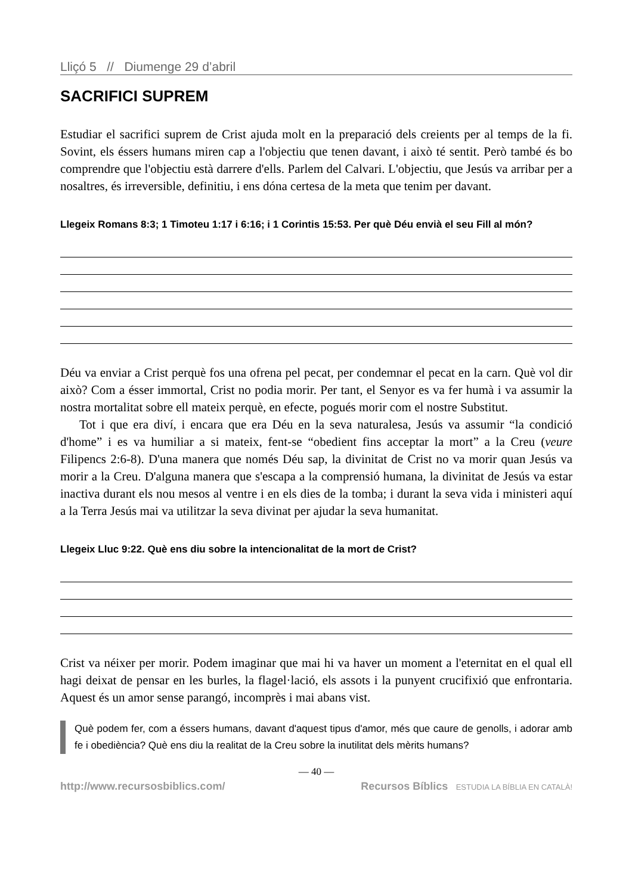Lliçó 5 // Diumenge 29 d’abril
SACRIFICI SUPREM
Estudiar el sacrifici suprem de Crist ajuda molt en la preparació dels creients per al temps de la fi. Sovint, els éssers humans miren cap a l'objectiu que tenen davant, i això té sentit. Però també és bo comprendre que l'objectiu està darrere d'ells. Parlem del Calvari. L'objectiu, que Jesús va arribar per a nosaltres, és irreversible, definitiu, i ens dóna certesa de la meta que tenim per davant.
Llegeix Romans 8:3; 1 Timoteu 1:17 i 6:16; i 1 Corintis 15:53. Per què Déu envià el seu Fill al món?
Déu va enviar a Crist perquè fos una ofrena pel pecat, per condemnar el pecat en la carn. Què vol dir això? Com a ésser immortal, Crist no podia morir. Per tant, el Senyor es va fer humà i va assumir la nostra mortalitat sobre ell mateix perquè, en efecte, pogués morir com el nostre Substitut.
Tot i que era diví, i encara que era Déu en la seva naturalesa, Jesús va assumir “la condició d'home” i es va humiliar a si mateix, fent-se “obedient fins acceptar la mort” a la Creu (veure Filipencs 2:6-8). D'una manera que només Déu sap, la divinitat de Crist no va morir quan Jesús va morir a la Creu. D'alguna manera que s'escapa a la comprensió humana, la divinitat de Jesús va estar inactiva durant els nou mesos al ventre i en els dies de la tomba; i durant la seva vida i ministeri aquí a la Terra Jesús mai va utilitzar la seva divinat per ajudar la seva humanitat.
Llegeix Lluc 9:22. Què ens diu sobre la intencionalitat de la mort de Crist?
Crist va néixer per morir. Podem imaginar que mai hi va haver un moment a l'eternitat en el qual ell hagi deixat de pensar en les burles, la flagel·lació, els assots i la punyent crucifixió que enfrontaria. Aquest és un amor sense parangó, incomprès i mai abans vist.
Què podem fer, com a éssers humans, davant d'aquest tipus d'amor, més que caure de genolls, i adorar amb fe i obediència? Què ens diu la realitat de la Creu sobre la inutilitat dels mèrits humans?
— 40 —
http://www.recursosbiblics.com/ Recursos Bíblics ESTUDIA LA BÍBLIA EN CATALÀ!